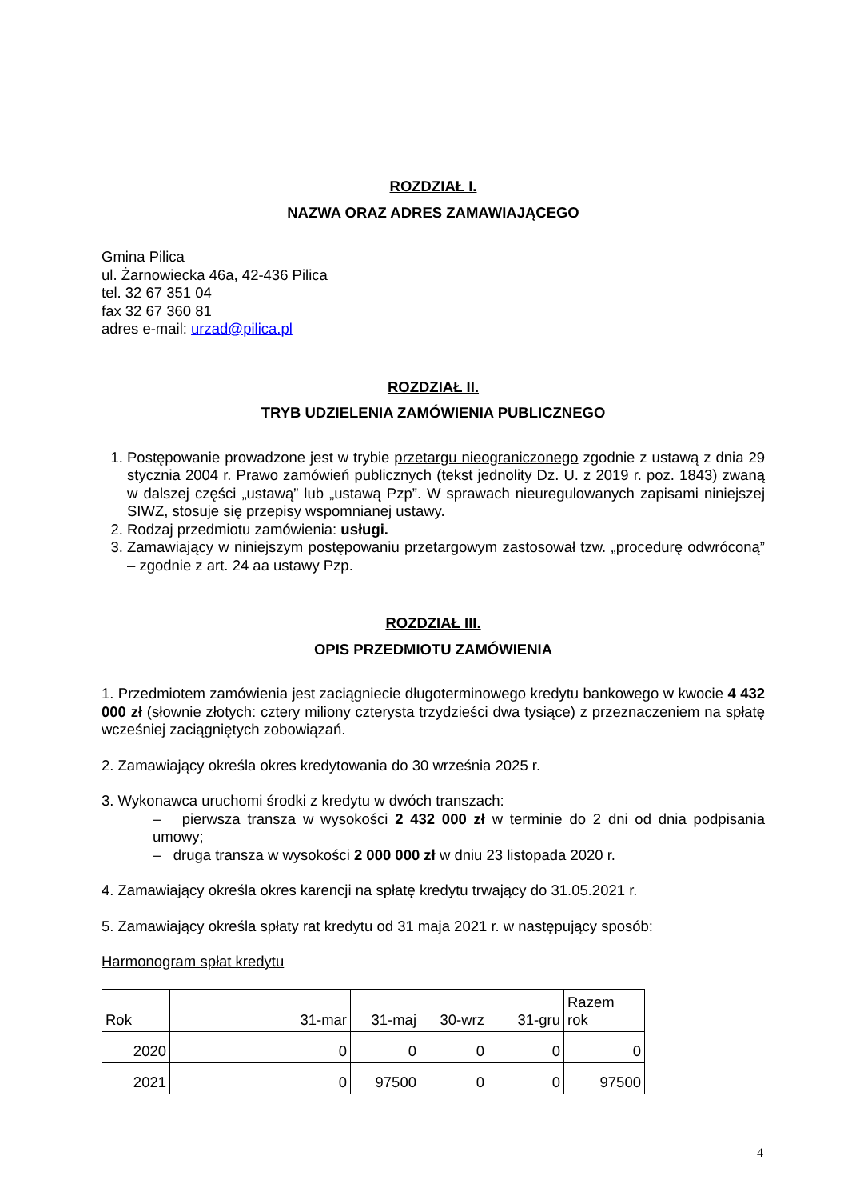ROZDZIAŁ I.
NAZWA ORAZ ADRES ZAMAWIAJĄCEGO
Gmina Pilica
ul. Żarnowiecka 46a, 42-436 Pilica
tel. 32 67 351 04
fax 32 67 360 81
adres e-mail: urzad@pilica.pl
ROZDZIAŁ II.
TRYB UDZIELENIA ZAMÓWIENIA PUBLICZNEGO
1. Postępowanie prowadzone jest w trybie przetargu nieograniczonego zgodnie z ustawą z dnia 29 stycznia 2004 r. Prawo zamówień publicznych (tekst jednolity Dz. U. z 2019 r. poz. 1843) zwaną w dalszej części „ustawą” lub „ustawą Pzp”. W sprawach nieuregulowanych zapisami niniejszej SIWZ, stosuje się przepisy wspomnianej ustawy.
2. Rodzaj przedmiotu zamówienia: usługi.
3. Zamawiający w niniejszym postępowaniu przetargowym zastosował tzw. „procedurę odwróconą” – zgodnie z art. 24 aa ustawy Pzp.
ROZDZIAŁ III.
OPIS PRZEDMIOTU ZAMÓWIENIA
1. Przedmiotem zamówienia jest zaciągniecie długoterminowego kredytu bankowego w kwocie 4 432 000 zł (słownie złotych: cztery miliony czterysta trzydzieści dwa tysiące) z przeznaczeniem na spłatę wcześniej zaciągniętych zobowiązań.
2. Zamawiający określa okres kredytowania do 30 września 2025 r.
3. Wykonawca uruchomi środki z kredytu w dwóch transzach:
– pierwsza transza w wysokości 2 432 000 zł w terminie do 2 dni od dnia podpisania umowy;
– druga transza w wysokości 2 000 000 zł w dniu 23 listopada 2020 r.
4. Zamawiający określa okres karencji na spłatę kredytu trwający do 31.05.2021 r.
5. Zamawiający określa spłaty rat kredytu od 31 maja 2021 r. w następujący sposób:
Harmonogram spłat kredytu
| Rok | | 31-mar | 31-maj | 30-wrz | 31-gru | Razem rok |
| 2020 | | 0 | 0 | 0 | 0 | 0 |
| 2021 | | 0 | 97500 | 0 | 0 | 97500 |
4